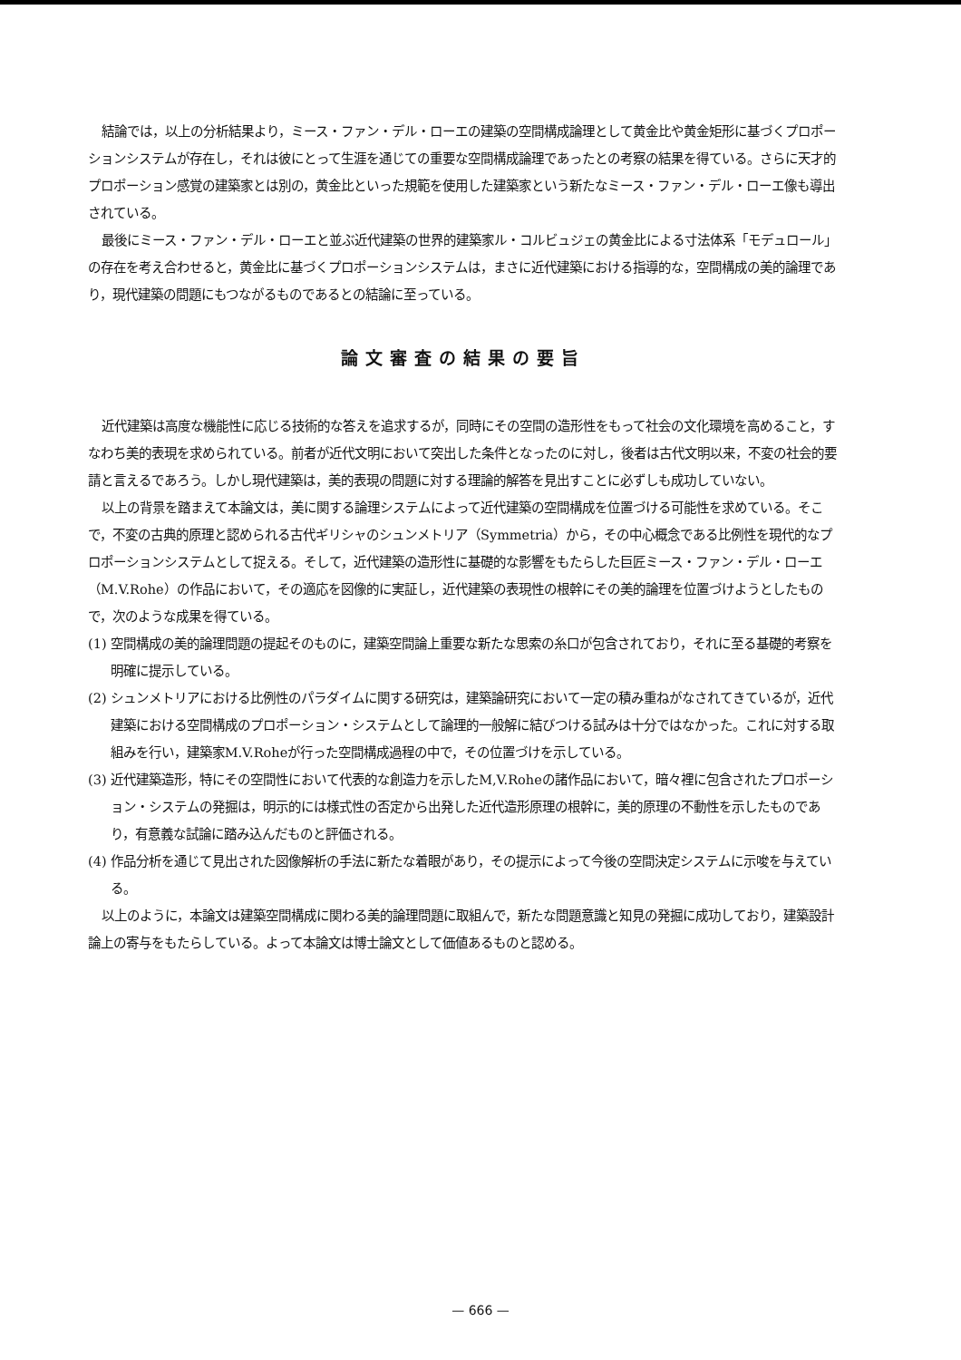結論では，以上の分析結果より，ミース・ファン・デル・ローエの建築の空間構成論理として黄金比や黄金矩形に基づくプロポーションシステムが存在し，それは彼にとって生涯を通じての重要な空間構成論理であったとの考察の結果を得ている。さらに天才的プロポーション感覚の建築家とは別の，黄金比といった規範を使用した建築家という新たなミース・ファン・デル・ローエ像も導出されている。
最後にミース・ファン・デル・ローエと並ぶ近代建築の世界的建築家ル・コルビュジェの黄金比による寸法体系「モデュロール」の存在を考え合わせると，黄金比に基づくプロポーションシステムは，まさに近代建築における指導的な，空間構成の美的論理であり，現代建築の問題にもつながるものであるとの結論に至っている。
論文審査の結果の要旨
近代建築は高度な機能性に応じる技術的な答えを追求するが，同時にその空間の造形性をもって社会の文化環境を高めること，すなわち美的表現を求められている。前者が近代文明において突出した条件となったのに対し，後者は古代文明以来，不変の社会的要請と言えるであろう。しかし現代建築は，美的表現の問題に対する理論的解答を見出すことに必ずしも成功していない。
以上の背景を踏まえて本論文は，美に関する論理システムによって近代建築の空間構成を位置づける可能性を求めている。そこで，不変の古典的原理と認められる古代ギリシャのシュンメトリア（Symmetria）から，その中心概念である比例性を現代的なプロポーションシステムとして捉える。そして，近代建築の造形性に基礎的な影響をもたらした巨匠ミース・ファン・デル・ローエ（M.V.Rohe）の作品において，その適応を図像的に実証し，近代建築の表現性の根幹にその美的論理を位置づけようとしたもので，次のような成果を得ている。
(1) 空間構成の美的論理問題の提起そのものに，建築空間論上重要な新たな思索の糸口が包含されており，それに至る基礎的考察を明確に提示している。
(2) シュンメトリアにおける比例性のパラダイムに関する研究は，建築論研究において一定の積み重ねがなされてきているが，近代建築における空間構成のプロポーション・システムとして論理的一般解に結びつける試みは十分ではなかった。これに対する取組みを行い，建築家M.V.Roheが行った空間構成過程の中で，その位置づけを示している。
(3) 近代建築造形，特にその空間性において代表的な創造力を示したM,V.Roheの諸作品において，暗々裡に包含されたプロポーション・システムの発掘は，明示的には様式性の否定から出発した近代造形原理の根幹に，美的原理の不動性を示したものであり，有意義な試論に踏み込んだものと評価される。
(4) 作品分析を通じて見出された図像解析の手法に新たな着眼があり，その提示によって今後の空間決定システムに示唆を与えている。
以上のように，本論文は建築空間構成に関わる美的論理問題に取組んで，新たな問題意識と知見の発掘に成功しており，建築設計論上の寄与をもたらしている。よって本論文は博士論文として価値あるものと認める。
— 666 —